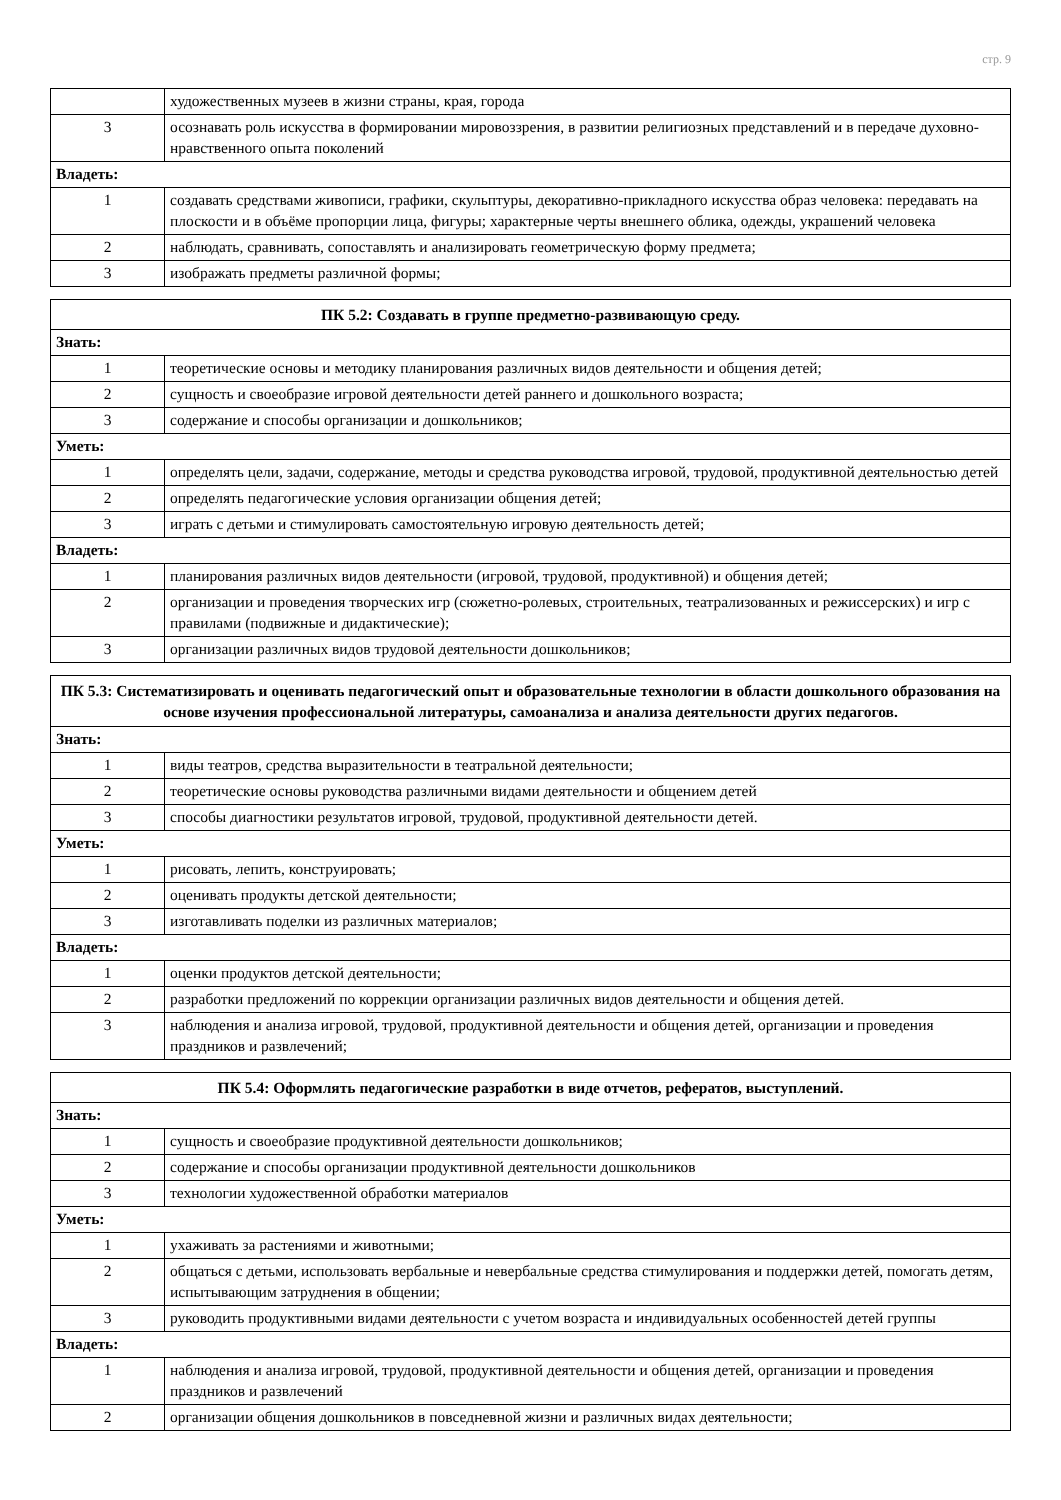стр. 9
| | художественных музеев в жизни страны, края, города |
| 3 | осознавать роль искусства в формировании мировоззрения, в развитии религиозных представлений и в передаче духовно-нравственного опыта поколений |
| Владеть: | |
| 1 | создавать средствами живописи, графики, скульптуры, декоративно-прикладного искусства образ человека: передавать на плоскости и в объёме пропорции лица, фигуры; характерные черты внешнего облика, одежды, украшений человека |
| 2 | наблюдать, сравнивать, сопоставлять и анализировать геометрическую форму предмета; |
| 3 | изображать предметы различной формы; |
| ПК 5.2: Создавать в группе предметно-развивающую среду. | |
| --- | --- |
| Знать: | |
| 1 | теоретические основы и методику планирования различных видов деятельности и общения детей; |
| 2 | сущность и своеобразие игровой деятельности детей раннего и дошкольного возраста; |
| 3 | содержание и способы организации и дошкольников; |
| Уметь: | |
| 1 | определять цели, задачи, содержание, методы и средства руководства игровой, трудовой, продуктивной деятельностью детей |
| 2 | определять педагогические условия организации общения детей; |
| 3 | играть с детьми и стимулировать самостоятельную игровую деятельность детей; |
| Владеть: | |
| 1 | планирования различных видов деятельности (игровой, трудовой, продуктивной) и общения детей; |
| 2 | организации и проведения творческих игр (сюжетно-ролевых, строительных, театрализованных и режиссерских) и игр с правилами (подвижные и дидактические); |
| 3 | организации различных видов трудовой деятельности дошкольников; |
| ПК 5.3: Систематизировать и оценивать педагогический опыт и образовательные технологии в области дошкольного образования на основе изучения профессиональной литературы, самоанализа и анализа деятельности других педагогов. | |
| --- | --- |
| Знать: | |
| 1 | виды театров, средства выразительности в театральной деятельности; |
| 2 | теоретические основы руководства различными видами деятельности и общением детей |
| 3 | способы диагностики результатов игровой, трудовой, продуктивной деятельности детей. |
| Уметь: | |
| 1 | рисовать, лепить, конструировать; |
| 2 | оценивать продукты детской деятельности; |
| 3 | изготавливать поделки из различных материалов; |
| Владеть: | |
| 1 | оценки продуктов детской деятельности; |
| 2 | разработки предложений по коррекции организации различных видов деятельности и общения детей. |
| 3 | наблюдения и анализа игровой, трудовой, продуктивной деятельности и общения детей, организации и проведения праздников и развлечений; |
| ПК 5.4: Оформлять педагогические разработки в виде отчетов, рефератов, выступлений. | |
| --- | --- |
| Знать: | |
| 1 | сущность и своеобразие продуктивной деятельности дошкольников; |
| 2 | содержание и способы организации продуктивной деятельности дошкольников |
| 3 | технологии художественной обработки материалов |
| Уметь: | |
| 1 | ухаживать за растениями и животными; |
| 2 | общаться с детьми, использовать вербальные и невербальные средства стимулирования и поддержки детей, помогать детям, испытывающим затруднения в общении; |
| 3 | руководить продуктивными видами деятельности с учетом возраста и индивидуальных особенностей детей группы |
| Владеть: | |
| 1 | наблюдения и анализа игровой, трудовой, продуктивной деятельности и общения детей, организации и проведения праздников и развлечений |
| 2 | организации общения дошкольников в повседневной жизни и различных видах деятельности; |